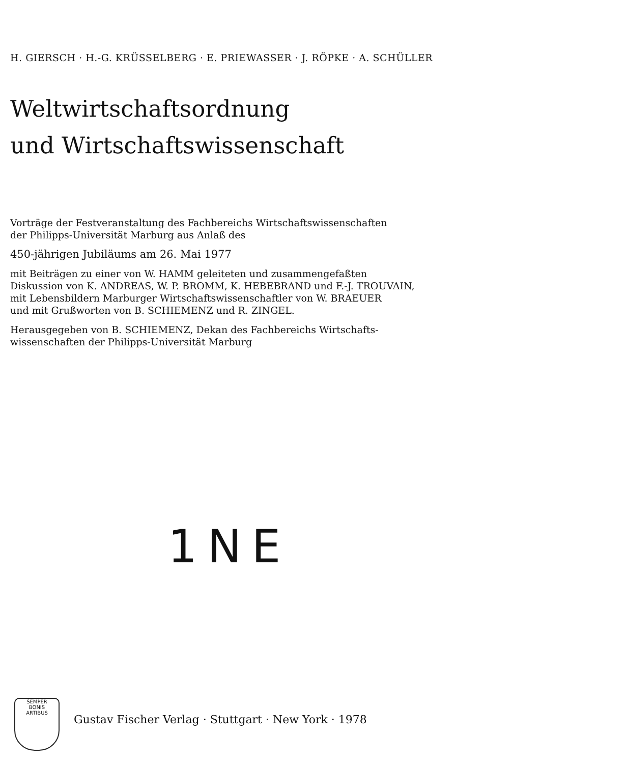H. GIERSCH · H.-G. KRÜSSELBERG · E. PRIEWASSER · J. RÖPKE · A. SCHÜLLER
Weltwirtschaftsordnung
und Wirtschaftswissenschaft
Vorträge der Festveranstaltung des Fachbereichs Wirtschaftswissenschaften
der Philipps-Universität Marburg aus Anlaß des
450-jährigen Jubiläums am 26. Mai 1977
mit Beiträgen zu einer von W. HAMM geleiteten und zusammengefaßten
Diskussion von K. ANDREAS, W. P. BROMM, K. HEBEBRAND und F.-J. TROUVAIN,
mit Lebensbildern Marburger Wirtschaftswissenschaftler von W. BRAEUER
und mit Grußworten von B. SCHIEMENZ und R. ZINGEL.
Herausgegeben von B. SCHIEMENZ, Dekan des Fachbereichs Wirtschafts-
wissenschaften der Philipps-Universität Marburg
1NE
SEMPER
BONIS
ARTIBUS
Gustav Fischer Verlag · Stuttgart · New York · 1978